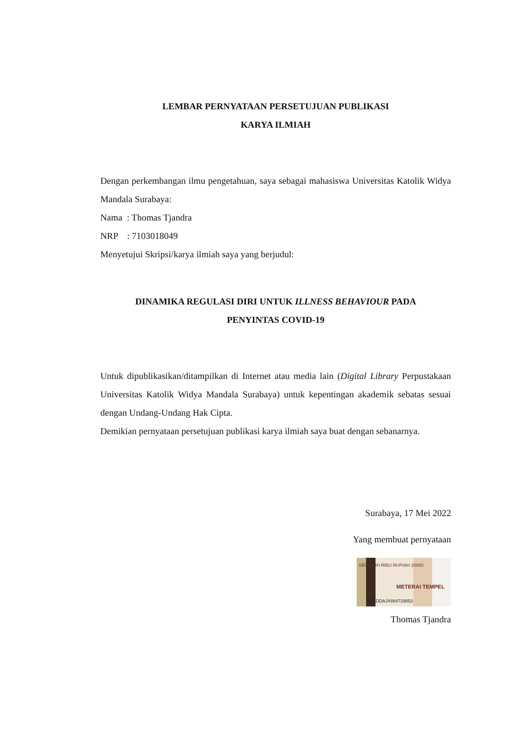LEMBAR PERNYATAAN PERSETUJUAN PUBLIKASI
KARYA ILMIAH
Dengan perkembangan ilmu pengetahuan, saya sebagai mahasiswa Universitas Katolik Widya Mandala Surabaya:
Nama : Thomas Tjandra
NRP : 7103018049
Menyetujui Skripsi/karya ilmiah saya yang berjudul:
DINAMIKA REGULASI DIRI UNTUK ILLNESS BEHAVIOUR PADA
PENYINTAS COVID-19
Untuk dipublikasikan/ditampilkan di Internet atau media lain (Digital Library Perpustakaan Universitas Katolik Widya Mandala Surabaya) untuk kepentingan akademik sebatas sesuai dengan Undang-Undang Hak Cipta.
Demikian pernyataan persetujuan publikasi karya ilmiah saya buat dengan sebanarnya.
Surabaya, 17 Mei 2022
Yang membuat pernyataan
SEPULUH RIBU RUPIAH 10000
METERAI TEMPEL
ACEDDAJX884729853
Thomas Tjandra